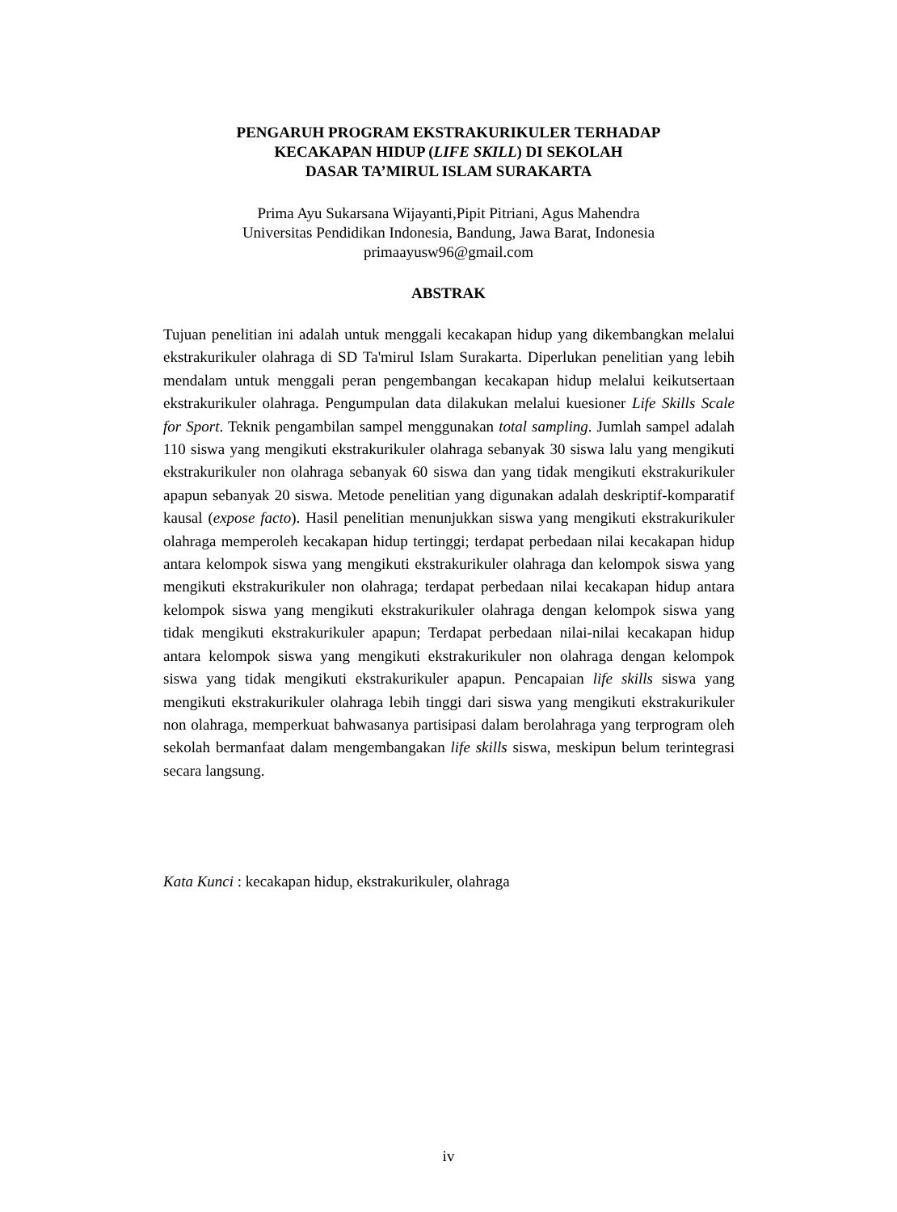PENGARUH PROGRAM EKSTRAKURIKULER TERHADAP
KECAKAPAN HIDUP (LIFE SKILL) DI SEKOLAH
DASAR TA’MIRUL ISLAM SURAKARTA
Prima Ayu Sukarsana Wijayanti,Pipit Pitriani, Agus Mahendra
Universitas Pendidikan Indonesia, Bandung, Jawa Barat, Indonesia
primaayusw96@gmail.com
ABSTRAK
Tujuan penelitian ini adalah untuk menggali kecakapan hidup yang dikembangkan melalui ekstrakurikuler olahraga di SD Ta'mirul Islam Surakarta. Diperlukan penelitian yang lebih mendalam untuk menggali peran pengembangan kecakapan hidup melalui keikutsertaan ekstrakurikuler olahraga. Pengumpulan data dilakukan melalui kuesioner Life Skills Scale for Sport. Teknik pengambilan sampel menggunakan total sampling. Jumlah sampel adalah 110 siswa yang mengikuti ekstrakurikuler olahraga sebanyak 30 siswa lalu yang mengikuti ekstrakurikuler non olahraga sebanyak 60 siswa dan yang tidak mengikuti ekstrakurikuler apapun sebanyak 20 siswa. Metode penelitian yang digunakan adalah deskriptif-komparatif kausal (expose facto). Hasil penelitian menunjukkan siswa yang mengikuti ekstrakurikuler olahraga memperoleh kecakapan hidup tertinggi; terdapat perbedaan nilai kecakapan hidup antara kelompok siswa yang mengikuti ekstrakurikuler olahraga dan kelompok siswa yang mengikuti ekstrakurikuler non olahraga; terdapat perbedaan nilai kecakapan hidup antara kelompok siswa yang mengikuti ekstrakurikuler olahraga dengan kelompok siswa yang tidak mengikuti ekstrakurikuler apapun; Terdapat perbedaan nilai-nilai kecakapan hidup antara kelompok siswa yang mengikuti ekstrakurikuler non olahraga dengan kelompok siswa yang tidak mengikuti ekstrakurikuler apapun. Pencapaian life skills siswa yang mengikuti ekstrakurikuler olahraga lebih tinggi dari siswa yang mengikuti ekstrakurikuler non olahraga, memperkuat bahwasanya partisipasi dalam berolahraga yang terprogram oleh sekolah bermanfaat dalam mengembangakan life skills siswa, meskipun belum terintegrasi secara langsung.
Kata Kunci : kecakapan hidup, ekstrakurikuler, olahraga
iv